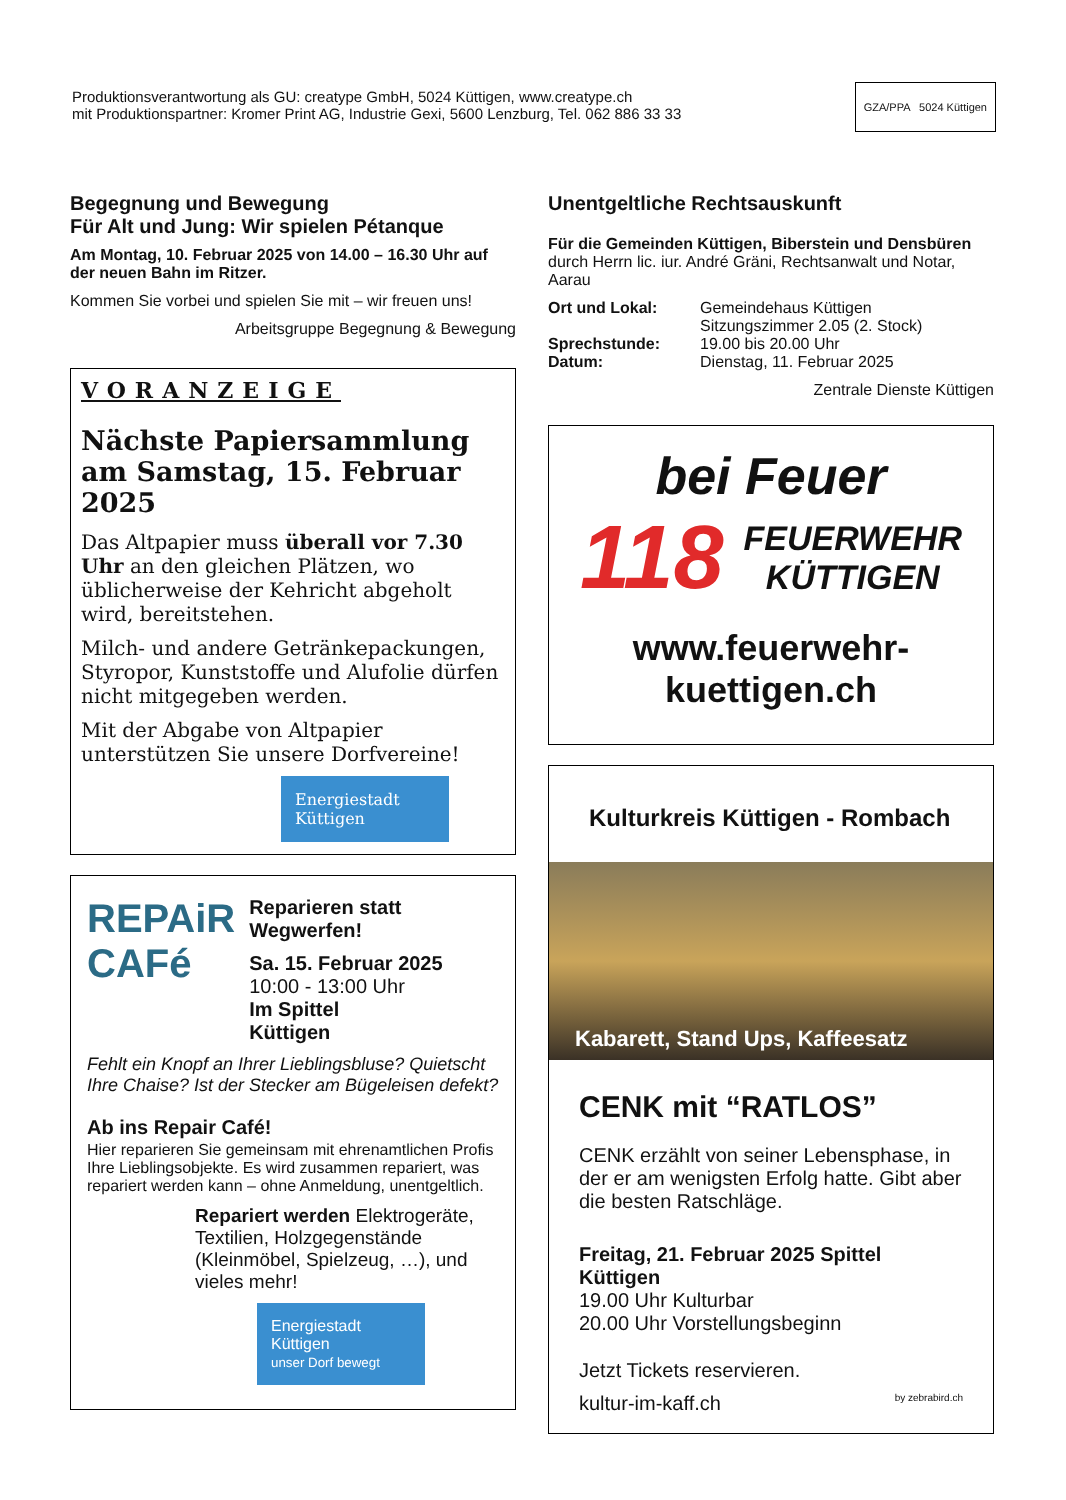Produktionsverantwortung als GU: creatype GmbH, 5024 Küttigen, www.creatype.ch
mit Produktionspartner: Kromer Print AG, Industrie Gexi, 5600 Lenzburg, Tel. 062 886 33 33
GZA/PPA 5024 Küttigen
Begegnung und Bewegung
Für Alt und Jung: Wir spielen Pétanque
Am Montag, 10. Februar 2025 von 14.00 – 16.30 Uhr auf der neuen Bahn im Ritzer.
Kommen Sie vorbei und spielen Sie mit – wir freuen uns!
Arbeitsgruppe Begegnung & Bewegung
VORANZEIGE
Nächste Papiersammlung am Samstag, 15. Februar 2025
Das Altpapier muss überall vor 7.30 Uhr an den gleichen Plätzen, wo üblicherweise der Kehricht abgeholt wird, bereitstehen.
Milch- und andere Getränkepackungen, Styropor, Kunststoffe und Alufolie dürfen nicht mitgegeben werden.
Mit der Abgabe von Altpapier unterstützen Sie unsere Dorfvereine!
Energiestadt Küttigen
REPAiR CAFé
Reparieren statt Wegwerfen!
Sa. 15. Februar 2025
10:00 - 13:00 Uhr
Im Spittel
Küttigen
Fehlt ein Knopf an Ihrer Lieblingsbluse? Quietscht Ihre Chaise? Ist der Stecker am Bügeleisen defekt?
Ab ins Repair Café!
Hier reparieren Sie gemeinsam mit ehrenamtlichen Profis Ihre Lieblingsobjekte. Es wird zusammen repariert, was repariert werden kann – ohne Anmeldung, unentgeltlich.
Repariert werden Elektrogeräte, Textilien, Holzgegenstände (Kleinmöbel, Spielzeug, …), und vieles mehr!
Energiestadt Küttigen
unser Dorf bewegt
Unentgeltliche Rechtsauskunft
Für die Gemeinden Küttigen, Biberstein und Densbüren durch Herrn lic. iur. André Gräni, Rechtsanwalt und Notar, Aarau
| Ort und Lokal: | Gemeindehaus Küttigen Sitzungszimmer 2.05 (2. Stock) |
| Sprechstunde: | 19.00 bis 20.00 Uhr |
| Datum: | Dienstag, 11. Februar 2025 |
Zentrale Dienste Küttigen
bei Feuer
118 FEUERWEHR
KÜTTIGEN
www.feuerwehr-kuettigen.ch
Kulturkreis Küttigen - Rombach
Kabarett, Stand Ups, Kaffeesatz
CENK mit “RATLOS”
CENK erzählt von seiner Lebensphase, in der er am wenigsten Erfolg hatte. Gibt aber die besten Ratschläge.
Freitag, 21. Februar 2025 Spittel Küttigen
19.00 Uhr Kulturbar
20.00 Uhr Vorstellungsbeginn
Jetzt Tickets reservieren.
kultur-im-kaff.ch by zebrabird.ch